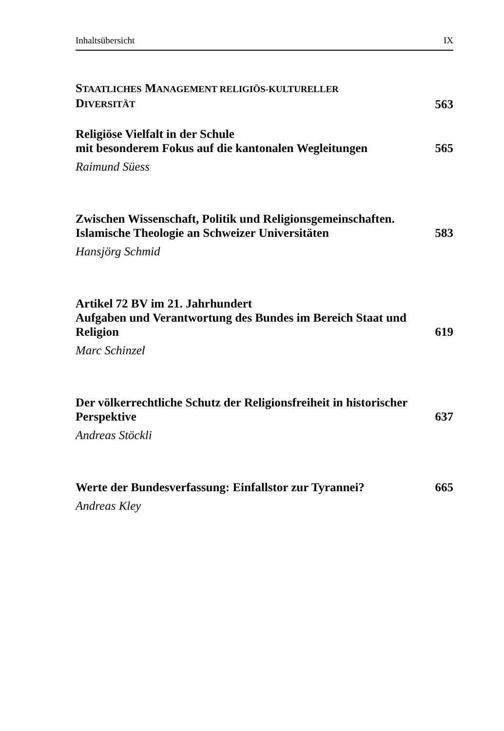Inhaltsübersicht IX
STAATLICHES MANAGEMENT RELIGIÖS-KULTURELLER
DIVERSITÄT
563
Religiöse Vielfalt in der Schule
mit besonderem Fokus auf die kantonalen Wegleitungen
565
Raimund Süess
Zwischen Wissenschaft, Politik und Religionsgemeinschaften. Islamische Theologie an Schweizer Universitäten
583
Hansjörg Schmid
Artikel 72 BV im 21. Jahrhundert
Aufgaben und Verantwortung des Bundes im Bereich Staat und Religion
619
Marc Schinzel
Der völkerrechtliche Schutz der Religionsfreiheit in historischer Perspektive
637
Andreas Stöckli
Werte der Bundesverfassung: Einfallstor zur Tyrannei?
665
Andreas Kley